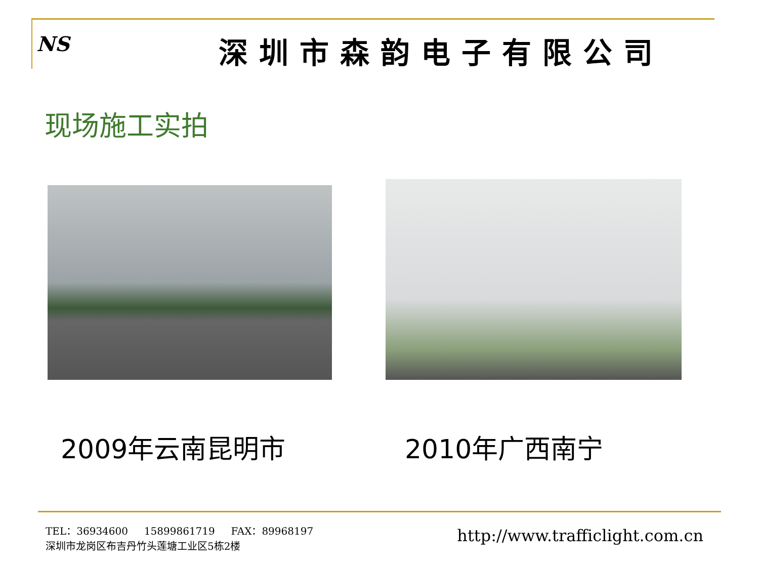NS
深圳市森韵电子有限公司
现场施工实拍
2009年云南昆明市 2010年广西南宁
TEL：36934600 15899861719 FAX：89968197
深圳市龙岗区布吉丹竹头莲塘工业区5栋2楼
http://www.trafficlight.com.cn